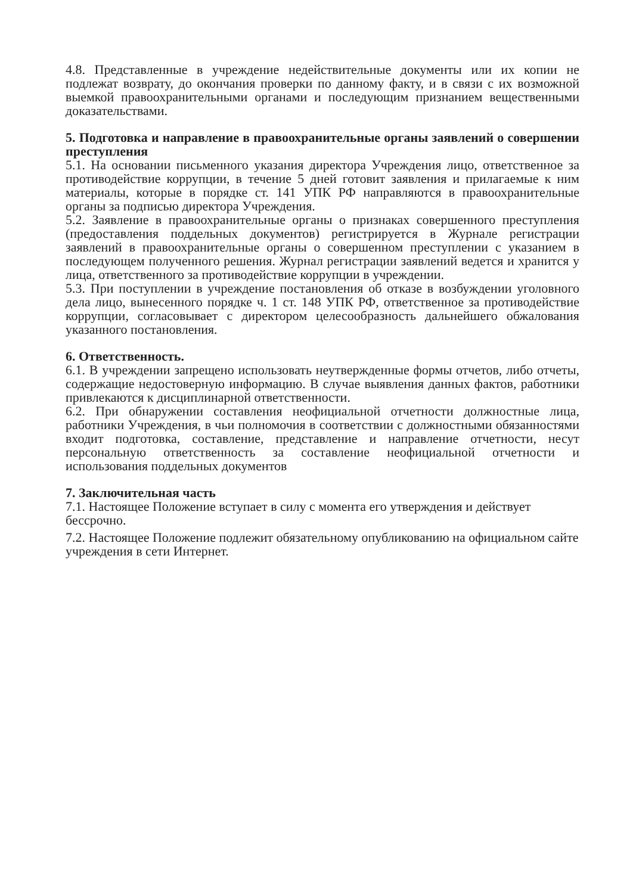4.8. Представленные в учреждение недействительные документы или их копии не подлежат возврату, до окончания проверки по данному факту, и в связи с их возможной выемкой правоохранительными органами и последующим признанием вещественными доказательствами.
5. Подготовка и направление в правоохранительные органы заявлений о совершении преступления
5.1. На основании письменного указания директора Учреждения лицо, ответственное за противодействие коррупции, в течение 5 дней готовит заявления и прилагаемые к ним материалы, которые в порядке ст. 141 УПК РФ направляются в правоохранительные органы за подписью директора Учреждения.
5.2. Заявление в правоохранительные органы о признаках совершенного преступления (предоставления поддельных документов) регистрируется в Журнале регистрации заявлений в правоохранительные органы о совершенном преступлении с указанием в последующем полученного решения. Журнал регистрации заявлений ведется и хранится у лица, ответственного за противодействие коррупции в учреждении.
5.3. При поступлении в учреждение постановления об отказе в возбуждении уголовного дела лицо, вынесенного порядке ч. 1 ст. 148 УПК РФ, ответственное за противодействие коррупции, согласовывает с директором целесообразность дальнейшего обжалования указанного постановления.
6. Ответственность.
6.1. В учреждении запрещено использовать неутвержденные формы отчетов, либо отчеты, содержащие недостоверную информацию. В случае выявления данных фактов, работники привлекаются к дисциплинарной ответственности.
6.2. При обнаружении составления неофициальной отчетности должностные лица, работники Учреждения, в чьи полномочия в соответствии с должностными обязанностями входит подготовка, составление, представление и направление отчетности, несут персональную ответственность за составление неофициальной отчетности и использования поддельных документов
7. Заключительная часть
7.1. Настоящее Положение вступает в силу с момента его утверждения и действует бессрочно.
7.2. Настоящее Положение подлежит обязательному опубликованию на официальном сайте учреждения в сети Интернет.